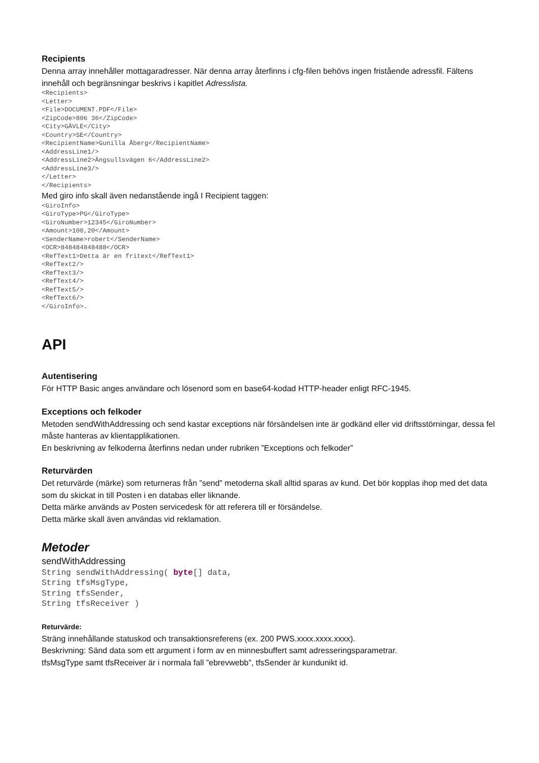Recipients
Denna array innehåller mottagaradresser. När denna array återfinns i cfg-filen behövs ingen fristående adressfil. Fältens innehåll och begränsningar beskrivs i kapitlet Adresslista.
<Recipients>
<Letter>
<File>DOCUMENT.PDF</File>
<ZipCode>806 36</ZipCode>
<City>GÄVLE</City>
<Country>SE</Country>
<RecipientName>Gunilla Åberg</RecipientName>
<AddressLine1/>
<AddressLine2>Ängsullsvägen 6</AddressLine2>
<AddressLine3/>
</Letter>
</Recipients>
Med giro info skall även nedanstående ingå I Recipient taggen:
<GiroInfo>
<GiroType>PG</GiroType>
<GiroNumber>12345</GiroNumber>
<Amount>100,20</Amount>
<SenderName>robert</SenderName>
<OCR>848484848488</OCR>
<RefText1>Detta är en fritext</RefText1>
<RefText2/>
<RefText3/>
<RefText4/>
<RefText5/>
<RefText6/>
</GiroInfo>.
API
Autentisering
För HTTP Basic anges användare och lösenord som en base64-kodad HTTP-header enligt RFC-1945.
Exceptions och felkoder
Metoden sendWithAddressing och send kastar exceptions när försändelsen inte är godkänd eller vid driftsstörningar, dessa fel måste hanteras av klientapplikationen.
En beskrivning av felkoderna återfinns nedan under rubriken ”Exceptions och felkoder”
Returvärden
Det returvärde (märke) som returneras från ”send” metoderna skall alltid sparas av kund. Det bör kopplas ihop med det data som du skickat in till Posten i en databas eller liknande.
Detta märke används av Posten servicedesk för att referera till er försändelse.
Detta märke skall även användas vid reklamation.
Metoder
sendWithAddressing
String sendWithAddressing( byte[] data,
String tfsMsgType,
String tfsSender,
String tfsReceiver )
Returvärde:
Sträng innehållande statuskod och transaktionsreferens (ex. 200 PWS.xxxx.xxxx.xxxx).
Beskrivning: Sänd data som ett argument i form av en minnesbuffert samt adresseringsparametrar.
tfsMsgType samt tfsReceiver är i normala fall ”ebrevwebb”, tfsSender är kundunikt id.